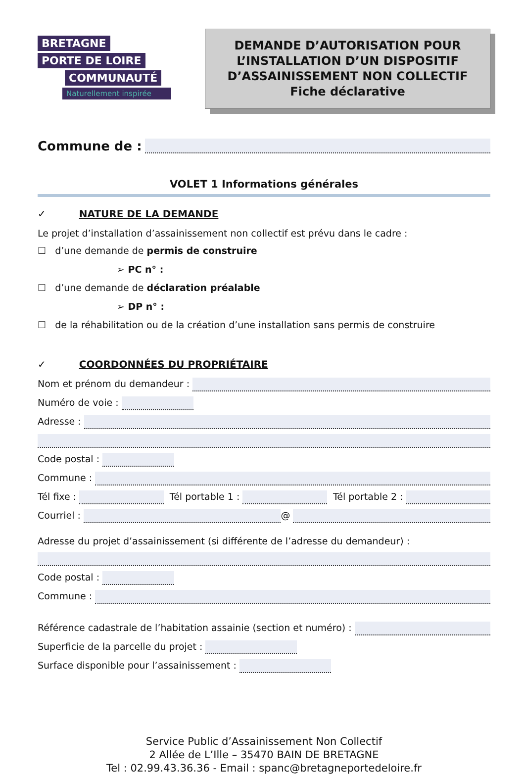BRETAGNE
PORTE DE LOIRE
COMMUNAUTÉ
Naturellement inspirée
DEMANDE D’AUTORISATION POUR
L’INSTALLATION D’UN DISPOSITIF
D’ASSAINISSEMENT NON COLLECTIF
Fiche déclarative
Commune de :
VOLET 1 Informations générales
✓ NATURE DE LA DEMANDE
Le projet d’installation d’assainissement non collectif est prévu dans le cadre :
☐ d’une demande de permis de construire
➢ PC n° :
☐ d’une demande de déclaration préalable
➢ DP n° :
☐ de la réhabilitation ou de la création d’une installation sans permis de construire
✓ COORDONNÉES DU PROPRIÉTAIRE
Nom et prénom du demandeur :
Numéro de voie :
Adresse :
Code postal :
Commune :
Tél fixe : Tél portable 1 : Tél portable 2 :
Courriel : @
Adresse du projet d’assainissement (si différente de l’adresse du demandeur) :
Code postal :
Commune :
Référence cadastrale de l’habitation assainie (section et numéro) :
Superficie de la parcelle du projet :
Surface disponible pour l’assainissement :
Service Public d’Assainissement Non Collectif
2 Allée de L’Ille – 35470 BAIN DE BRETAGNE
Tel : 02.99.43.36.36 - Email : spanc@bretagneportedeloire.fr